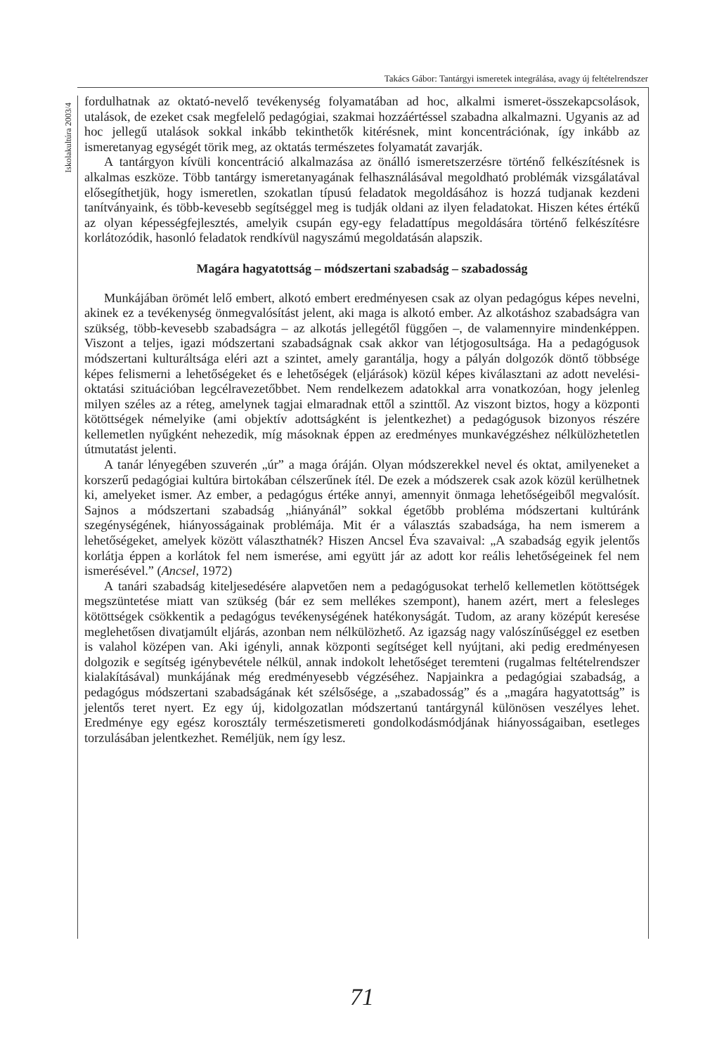Takács Gábor: Tantárgyi ismeretek integrálása, avagy új feltételrendszer
Iskolakultúra 2003/4
fordulhatnak az oktató-nevelő tevékenység folyamatában ad hoc, alkalmi ismeret-összekapcsolások, utalások, de ezeket csak megfelelő pedagógiai, szakmai hozzáértéssel szabadna alkalmazni. Ugyanis az ad hoc jellegű utalások sokkal inkább tekinthetők kitérésnek, mint koncentrációnak, így inkább az ismeretanyag egységét törik meg, az oktatás természetes folyamatát zavarják.
A tantárgyon kívüli koncentráció alkalmazása az önálló ismeretszerzésre történő felkészítésnek is alkalmas eszköze. Több tantárgy ismeretanyagának felhasználásával megoldható problémák vizsgálatával elősegíthetjük, hogy ismeretlen, szokatlan típusú feladatok megoldásához is hozzá tudjanak kezdeni tanítványaink, és több-kevesebb segítséggel meg is tudják oldani az ilyen feladatokat. Hiszen kétes értékű az olyan képességfejlesztés, amelyik csupán egy-egy feladattípus megoldására történő felkészítésre korlátozódik, hasonló feladatok rendkívül nagyszámú megoldatásán alapszik.
Magára hagyatottság – módszertani szabadság – szabadosság
Munkájában örömét lelő embert, alkotó embert eredményesen csak az olyan pedagógus képes nevelni, akinek ez a tevékenység önmegvalósítást jelent, aki maga is alkotó ember. Az alkotáshoz szabadságra van szükség, több-kevesebb szabadságra – az alkotás jellegétől függően –, de valamennyire mindenképpen. Viszont a teljes, igazi módszertani szabadságnak csak akkor van létjogosultsága. Ha a pedagógusok módszertani kulturáltsága eléri azt a szintet, amely garantálja, hogy a pályán dolgozók döntő többsége képes felismerni a lehetőségeket és e lehetőségek (eljárások) közül képes kiválasztani az adott nevelési-oktatási szituációban legcélravezetőbbet. Nem rendelkezem adatokkal arra vonatkozóan, hogy jelenleg milyen széles az a réteg, amelynek tagjai elmaradnak ettől a szinttől. Az viszont biztos, hogy a központi kötöttségek némelyike (ami objektív adottságként is jelentkezhet) a pedagógusok bizonyos részére kellemetlen nyűgként nehezedik, míg másoknak éppen az eredményes munkavégzéshez nélkülözhetetlen útmutatást jelenti.
A tanár lényegében szuverén „úr” a maga óráján. Olyan módszerekkel nevel és oktat, amilyeneket a korszerű pedagógiai kultúra birtokában célszerűnek ítél. De ezek a módszerek csak azok közül kerülhetnek ki, amelyeket ismer. Az ember, a pedagógus értéke annyi, amennyit önmaga lehetőségeiből megvalósít. Sajnos a módszertani szabadság „hiányánál” sokkal égetőbb probléma módszertani kultúránk szegénységének, hiányosságainak problémája. Mit ér a választás szabadsága, ha nem ismerem a lehetőségeket, amelyek között választhatnék? Hiszen Ancsel Éva szavaival: „A szabadság egyik jelentős korlátja éppen a korlátok fel nem ismerése, ami együtt jár az adott kor reális lehetőségeinek fel nem ismerésével.” (Ancsel, 1972)
A tanári szabadság kiteljesedésére alapvetően nem a pedagógusokat terhelő kellemetlen kötöttségek megszüntetése miatt van szükség (bár ez sem mellékes szempont), hanem azért, mert a felesleges kötöttségek csökkentik a pedagógus tevékenységének hatékonyságát. Tudom, az arany középút keresése meglehetősen divatjamúlt eljárás, azonban nem nélkülözhető. Az igazság nagy valószínűséggel ez esetben is valahol középen van. Aki igényli, annak központi segítséget kell nyújtani, aki pedig eredményesen dolgozik e segítség igénybevétele nélkül, annak indokolt lehetőséget teremteni (rugalmas feltételrendszer kialakításával) munkájának még eredményesebb végzéséhez. Napjainkra a pedagógiai szabadság, a pedagógus módszertani szabadságának két szélsősége, a „szabadosság” és a „magára hagyatottság” is jelentős teret nyert. Ez egy új, kidolgozatlan módszertanú tantárgynál különösen veszélyes lehet. Eredménye egy egész korosztály természetismereti gondolkodásmódjának hiányosságaiban, esetleges torzulásában jelentkezhet. Reméljük, nem így lesz.
71